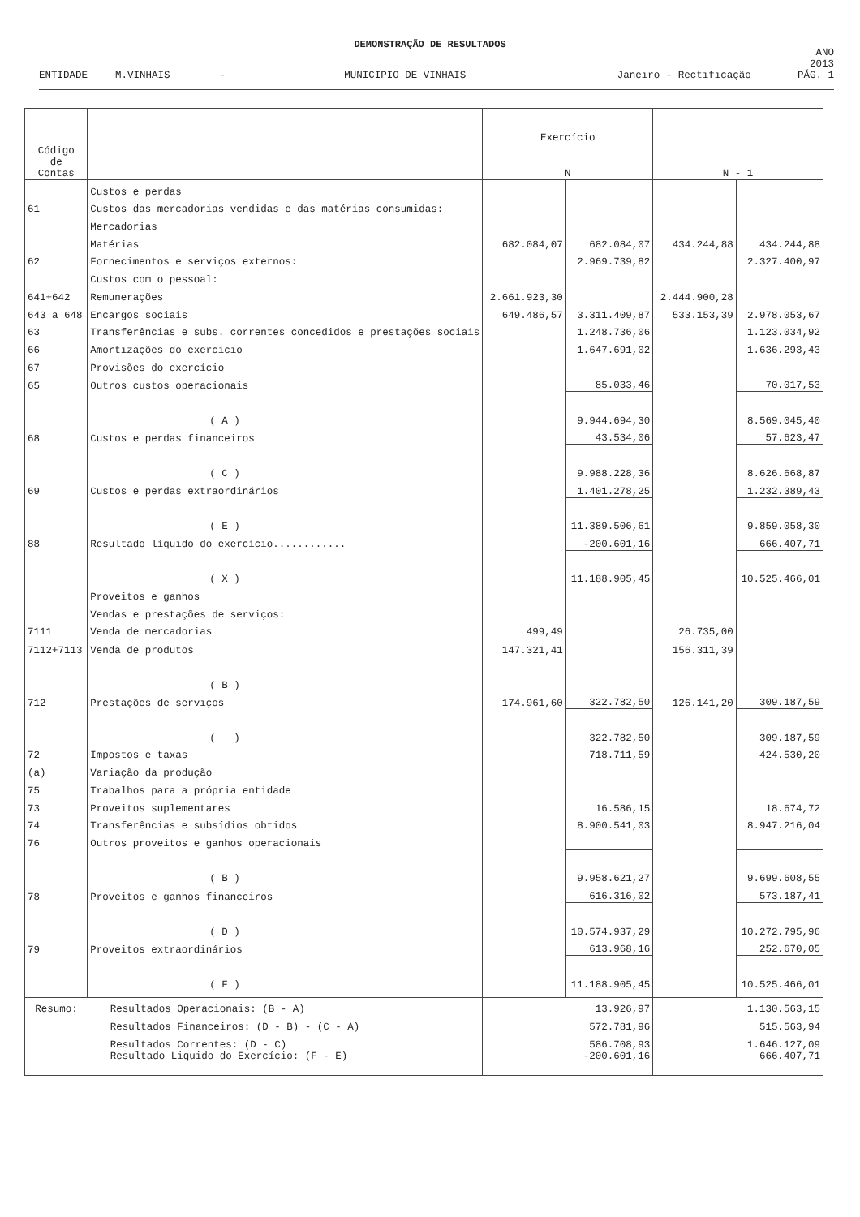DEMONSTRAÇÃO DE RESULTADOS
ENTIDADE M.VINHAIS - MUNICIPIO DE VINHAIS Janeiro - Rectificação ANO 2013
PÁG. 1
| Código de Contas | | Exercício | | | |
| --- | --- | --- | --- | --- | --- |
| | | N | | N - 1 | |
| | Custos e perdas | | | | |
| 61 | Custos das mercadorias vendidas e das matérias consumidas: | | | | |
| | Mercadorias | | | | |
| | Matérias | 682.084,07 | 682.084,07 | 434.244,88 | 434.244,88 |
| 62 | Fornecimentos e serviços externos: | | 2.969.739,82 | | 2.327.400,97 |
| | Custos com o pessoal: | | | | |
| 641+642 | Remunerações | 2.661.923,30 | | 2.444.900,28 | |
| 643 a 648 | Encargos sociais | 649.486,57 | 3.311.409,87 | 533.153,39 | 2.978.053,67 |
| 63 | Transferências e subs. correntes concedidos e prestações sociais | | 1.248.736,06 | | 1.123.034,92 |
| 66 | Amortizações do exercício | | 1.647.691,02 | | 1.636.293,43 |
| 67 | Provisões do exercício | | | | |
| 65 | Outros custos operacionais | | 85.033,46 | | 70.017,53 |
| | ( A ) | | 9.944.694,30 | | 8.569.045,40 |
| 68 | Custos e perdas financeiros | | 43.534,06 | | 57.623,47 |
| | ( C ) | | 9.988.228,36 | | 8.626.668,87 |
| 69 | Custos e perdas extraordinários | | 1.401.278,25 | | 1.232.389,43 |
| | ( E ) | | 11.389.506,61 | | 9.859.058,30 |
| 88 | Resultado líquido do exercício............ | | -200.601,16 | | 666.407,71 |
| | ( X ) | | 11.188.905,45 | | 10.525.466,01 |
| | Proveitos e ganhos | | | | |
| | Vendas e prestações de serviços: | | | | |
| 7111 | Venda de mercadorias | 499,49 | | 26.735,00 | |
| 7112+7113 | Venda de produtos | 147.321,41 | | 156.311,39 | |
| | ( B ) | | | | |
| 712 | Prestações de serviços | 174.961,60 | 322.782,50 | 126.141,20 | 309.187,59 |
| | ( ) | | 322.782,50 | | 309.187,59 |
| 72 | Impostos e taxas | | 718.711,59 | | 424.530,20 |
| (a) | Variação da produção | | | | |
| 75 | Trabalhos para a própria entidade | | | | |
| 73 | Proveitos suplementares | | 16.586,15 | | 18.674,72 |
| 74 | Transferências e subsídios obtidos | | 8.900.541,03 | | 8.947.216,04 |
| 76 | Outros proveitos e ganhos operacionais | | | | |
| | ( B ) | | 9.958.621,27 | | 9.699.608,55 |
| 78 | Proveitos e ganhos financeiros | | 616.316,02 | | 573.187,41 |
| | ( D ) | | 10.574.937,29 | | 10.272.795,96 |
| 79 | Proveitos extraordinários | | 613.968,16 | | 252.670,05 |
| | ( F ) | | 11.188.905,45 | | 10.525.466,01 |
| Resumo: | Resultados Operacionais: (B - A) | 13.926,97 | | 1.130.563,15 | |
| | Resultados Financeiros: (D - B) - (C - A) | 572.781,96 | | 515.563,94 | |
| | Resultados Correntes: (D - C) | 586.708,93 | | 1.646.127,09 | |
| | Resultado Liquido do Exercício: (F - E) | -200.601,16 | | 666.407,71 | |